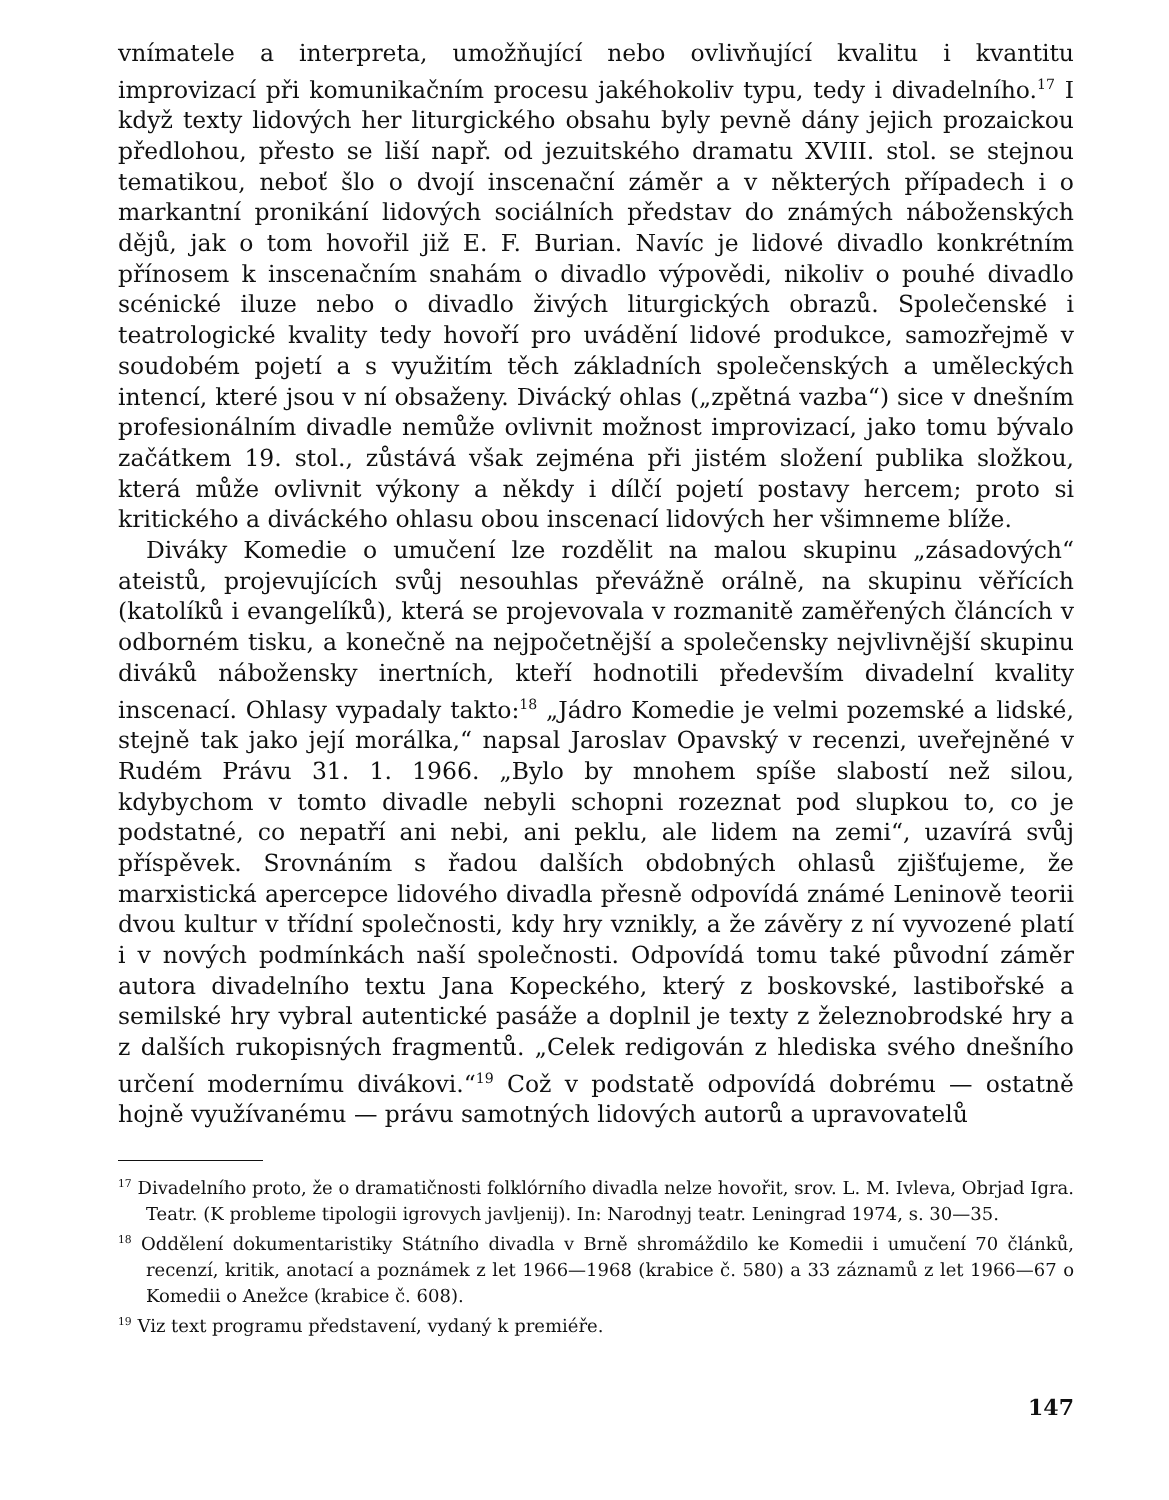vnímatele a interpreta, umožňující nebo ovlivňující kvalitu i kvantitu improvizací při komunikačním procesu jakéhokoliv typu, tedy i divadelního.<sup>17</sup> I když texty lidových her liturgického obsahu byly pevně dány jejich prozaickou předlohou, přesto se liší např. od jezuitského dramatu XVIII. stol. se stejnou tematikou, neboť šlo o dvojí inscenační záměr a v některých případech i o markantní pronikání lidových sociálních představ do známých náboženských dějů, jak o tom hovořil již E. F. Burian. Navíc je lidové divadlo konkrétním přínosem k inscenačním snahám o divadlo výpovědi, nikoliv o pouhé divadlo scénické iluze nebo o divadlo živých liturgických obrazů. Společenské i teatrologické kvality tedy hovoří pro uvádění lidové produkce, samozřejmě v soudobém pojetí a s využitím těch základních společenských a uměleckých intencí, které jsou v ní obsaženy. Divácký ohlas („zpětná vazba“) sice v dnešním profesionálním divadle nemůže ovlivnit možnost improvizací, jako tomu bývalo začátkem 19. stol., zůstává však zejména při jistém složení publika složkou, která může ovlivnit výkony a někdy i dílčí pojetí postavy hercem; proto si kritického a diváckého ohlasu obou inscenací lidových her všimneme blíže.
Diváky Komedie o umučení lze rozdělit na malou skupinu „zásadových“ ateistů, projevujících svůj nesouhlas převážně orálně, na skupinu věřících (katolíků i evangelíků), která se projevovala v rozmanitě zaměřených článcích v odborném tisku, a konečně na nejpočetnější a společensky nejvlivnější skupinu diváků nábožensky inertních, kteří hodnotili především divadelní kvality inscenací. Ohlasy vypadaly takto:<sup>18</sup> „Jádro Komedie je velmi pozemské a lidské, stejně tak jako její morálka,“ napsal Jaroslav Opavský v recenzi, uveřejněné v Rudém Právu 31. 1. 1966. „Bylo by mnohem spíše slabostí než silou, kdybychom v tomto divadle nebyli schopni rozeznat pod slupkou to, co je podstatné, co nepatří ani nebi, ani peklu, ale lidem na zemi“, uzavírá svůj příspěvek. Srovnáním s řadou dalších obdobných ohlasů zjišťujeme, že marxistická apercepce lidového divadla přesně odpovídá známé Leninově teorii dvou kultur v třídní společnosti, kdy hry vznikly, a že závěry z ní vyvozené platí i v nových podmínkách naší společnosti. Odpovídá tomu také původní záměr autora divadelního textu Jana Kopeckého, který z boskovské, lastibořské a semilské hry vybral autentické pasáže a doplnil je texty z železnobrodské hry a z dalších rukopisných fragmentů. „Celek redigován z hlediska svého dnešního určení modernímu divákovi.“<sup>19</sup> Což v podstatě odpovídá dobrému — ostatně hojně využívanému — právu samotných lidových autorů a upravovatelů
<sup>17</sup> Divadelního proto, že o dramatičnosti folklórního divadla nelze hovořit, srov. L. M. Ivleva, Obrjad Igra. Teatr. (K probleme tipologii igrovych javljenij). In: Narodnyj teatr. Leningrad 1974, s. 30—35.
<sup>18</sup> Oddělení dokumentaristiky Státního divadla v Brně shromáždilo ke Komedii i umučení 70 článků, recenzí, kritik, anotací a poznámek z let 1966—1968 (krabice č. 580) a 33 záznamů z let 1966—67 o Komedii o Anežce (krabice č. 608).
<sup>19</sup> Viz text programu představení, vydaný k premiéře.
147